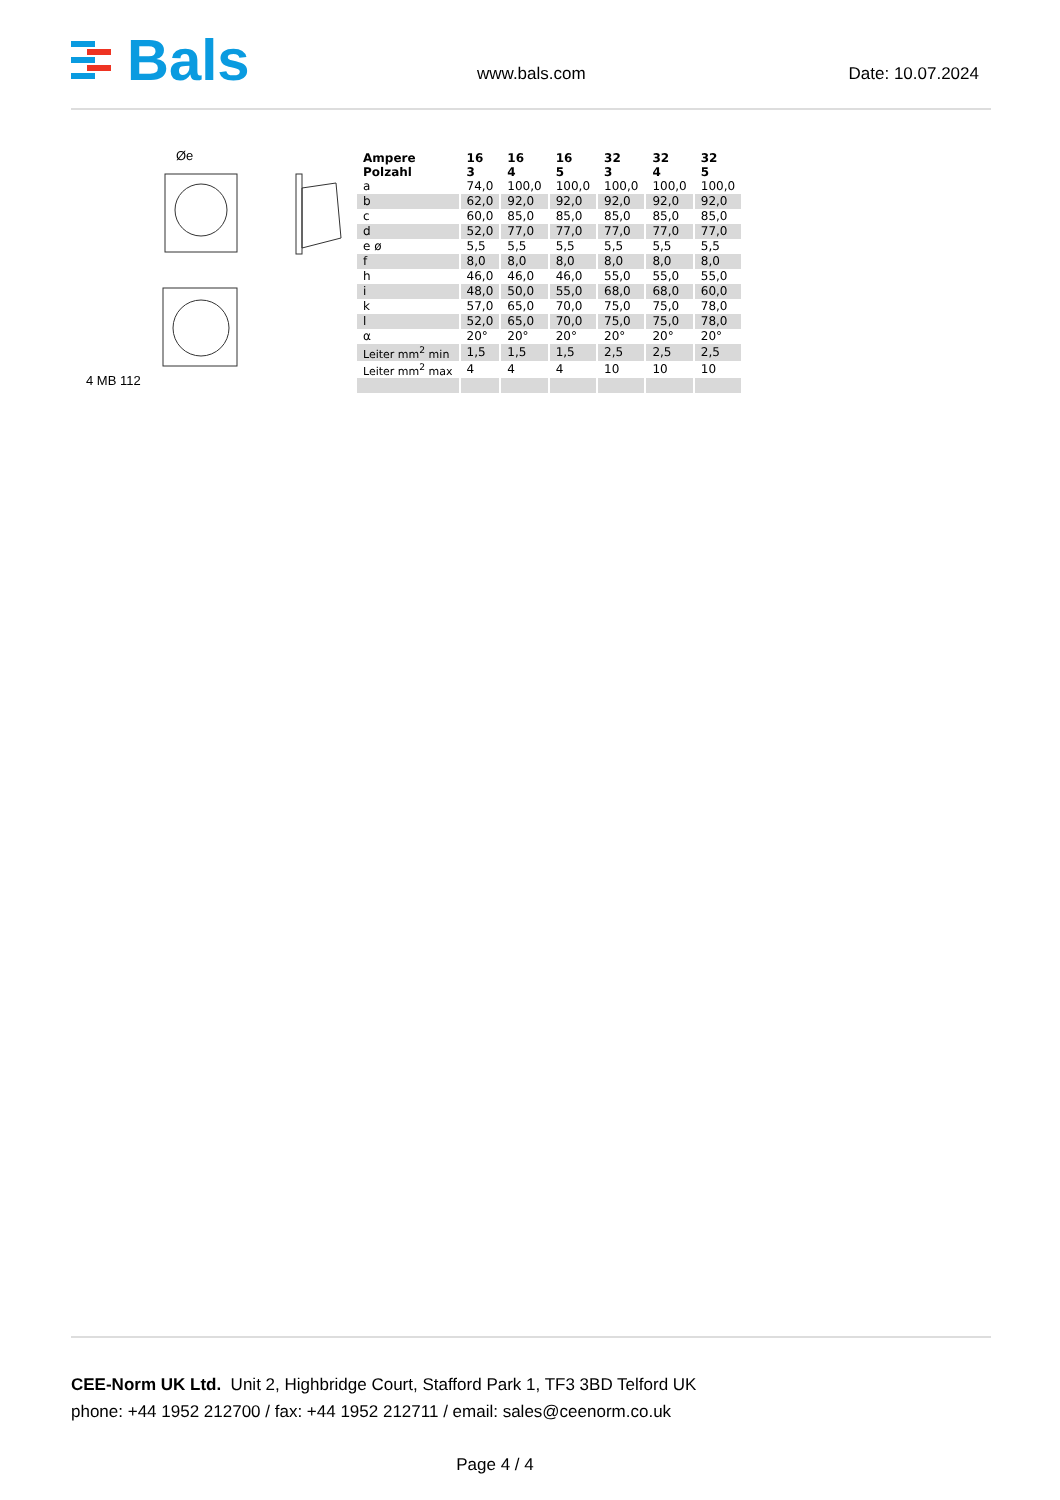Bals
www.bals.com Date: 10.07.2024
Øe
4 MB 112
| Ampere Polzahl | 16 3 | 16 4 | 16 5 | 32 3 | 32 4 | 32 5 |
| --- | --- | --- | --- | --- | --- | --- |
| a | 74,0 | 100,0 | 100,0 | 100,0 | 100,0 | 100,0 |
| b | 62,0 | 92,0 | 92,0 | 92,0 | 92,0 | 92,0 |
| c | 60,0 | 85,0 | 85,0 | 85,0 | 85,0 | 85,0 |
| d | 52,0 | 77,0 | 77,0 | 77,0 | 77,0 | 77,0 |
| e ø | 5,5 | 5,5 | 5,5 | 5,5 | 5,5 | 5,5 |
| f | 8,0 | 8,0 | 8,0 | 8,0 | 8,0 | 8,0 |
| h | 46,0 | 46,0 | 46,0 | 55,0 | 55,0 | 55,0 |
| i | 48,0 | 50,0 | 55,0 | 68,0 | 68,0 | 60,0 |
| k | 57,0 | 65,0 | 70,0 | 75,0 | 75,0 | 78,0 |
| l | 52,0 | 65,0 | 70,0 | 75,0 | 75,0 | 78,0 |
| α | 20° | 20° | 20° | 20° | 20° | 20° |
| Leiter mm<sup>2</sup> min | 1,5 | 1,5 | 1,5 | 2,5 | 2,5 | 2,5 |
| Leiter mm<sup>2</sup> max | 4 | 4 | 4 | 10 | 10 | 10 |
CEE-Norm UK Ltd. Unit 2, Highbridge Court, Stafford Park 1, TF3 3BD Telford UK
phone: +44 1952 212700 / fax: +44 1952 212711 / email: sales@ceenorm.co.uk
Page 4 / 4